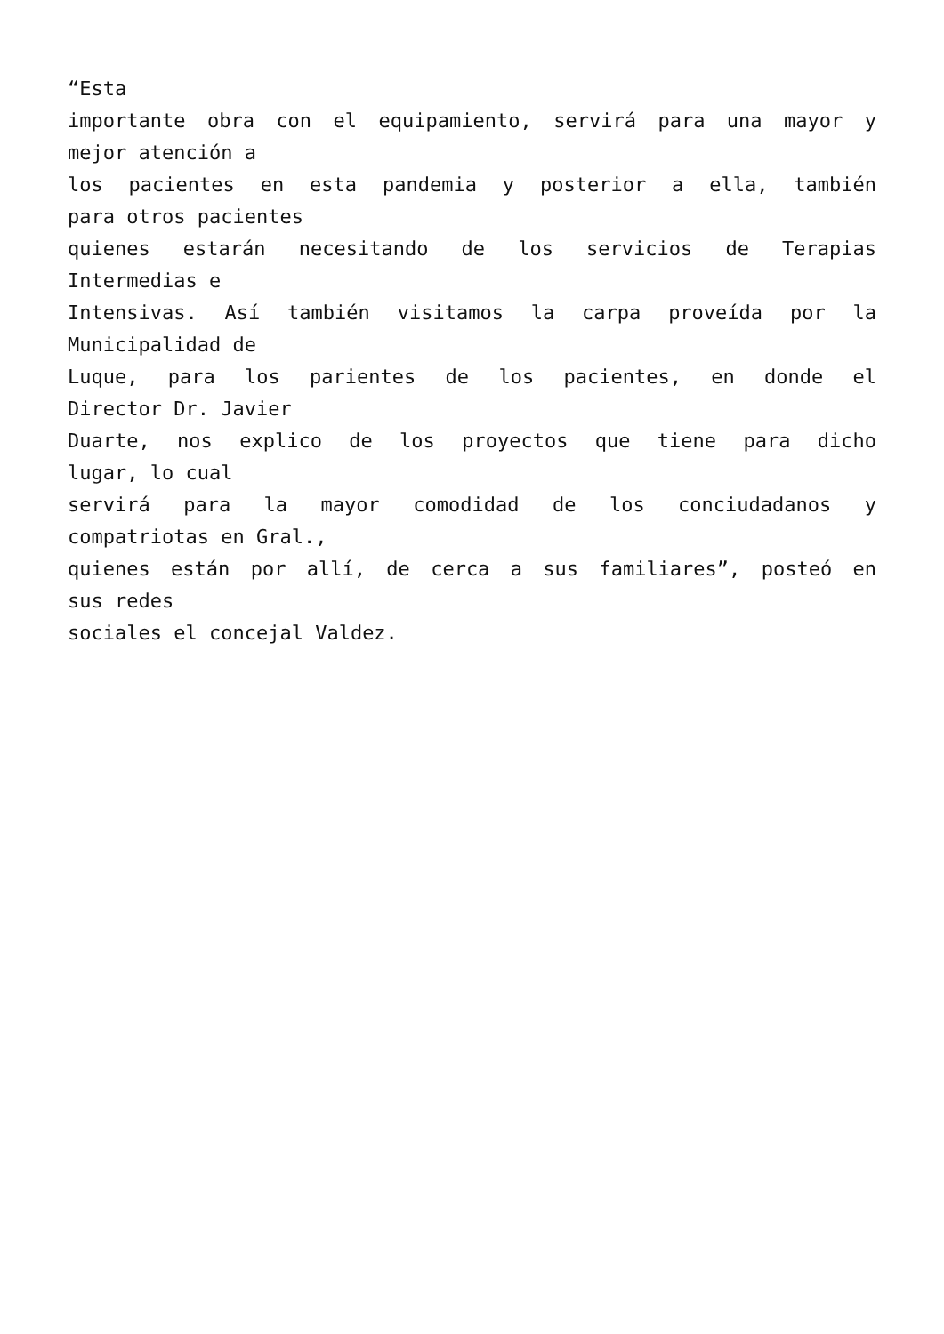“Esta
importante obra con el equipamiento, servirá para una mayor y
mejor atención a
los pacientes en esta pandemia y posterior a ella, también
para otros pacientes
quienes estarán necesitando de los servicios de Terapias
Intermedias e
Intensivas. Así también visitamos la carpa proveída por la
Municipalidad de
Luque, para los parientes de los pacientes, en donde el
Director Dr. Javier
Duarte, nos explico de los proyectos que tiene para dicho
lugar, lo cual
servirá para la mayor comodidad de los conciudadanos y
compatriotas en Gral.,
quienes están por allí, de cerca a sus familiares”, posteó en
sus redes
sociales el concejal Valdez.